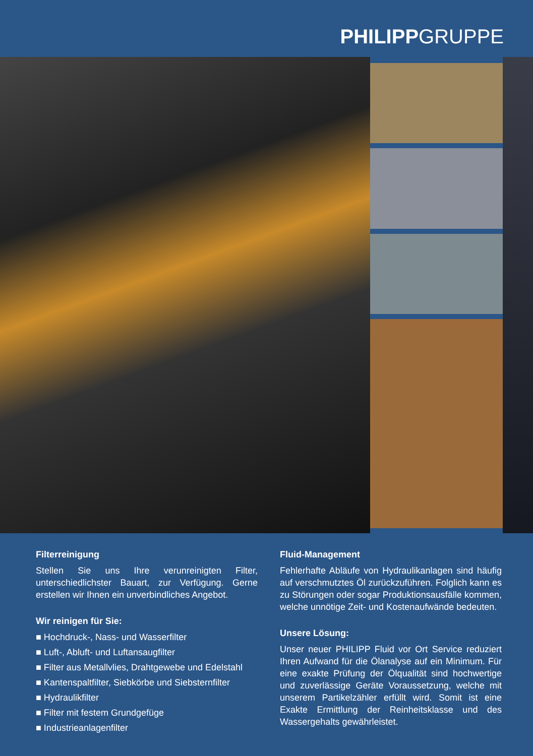PHILIPPGRUPPE
Filterreinigung
Stellen Sie uns Ihre verunreinigten Filter, unterschiedlichster Bauart, zur Verfügung. Gerne erstellen wir Ihnen ein unverbindliches Angebot.
Wir reinigen für Sie:
■ Hochdruck-, Nass- und Wasserfilter
■ Luft-, Abluft- und Luftansaugfilter
■ Filter aus Metallvlies, Drahtgewebe und Edelstahl
■ Kantenspaltfilter, Siebkörbe und Siebsternfilter
■ Hydraulikfilter
■ Filter mit festem Grundgefüge
■ Industrieanlagenfilter
Fluid-Management
Fehlerhafte Abläufe von Hydraulikanlagen sind häufig auf verschmutztes Öl zurückzuführen. Folglich kann es zu Störungen oder sogar Produktionsausfälle kommen, welche unnötige Zeit- und Kostenaufwände bedeuten.
Unsere Lösung:
Unser neuer PHILIPP Fluid vor Ort Service reduziert Ihren Aufwand für die Ölanalyse auf ein Minimum. Für eine exakte Prüfung der Ölqualität sind hochwertige und zuverlässige Geräte Voraussetzung, welche mit unserem Partikelzähler erfüllt wird. Somit ist eine Exakte Ermittlung der Reinheitsklasse und des Wassergehalts gewährleistet.